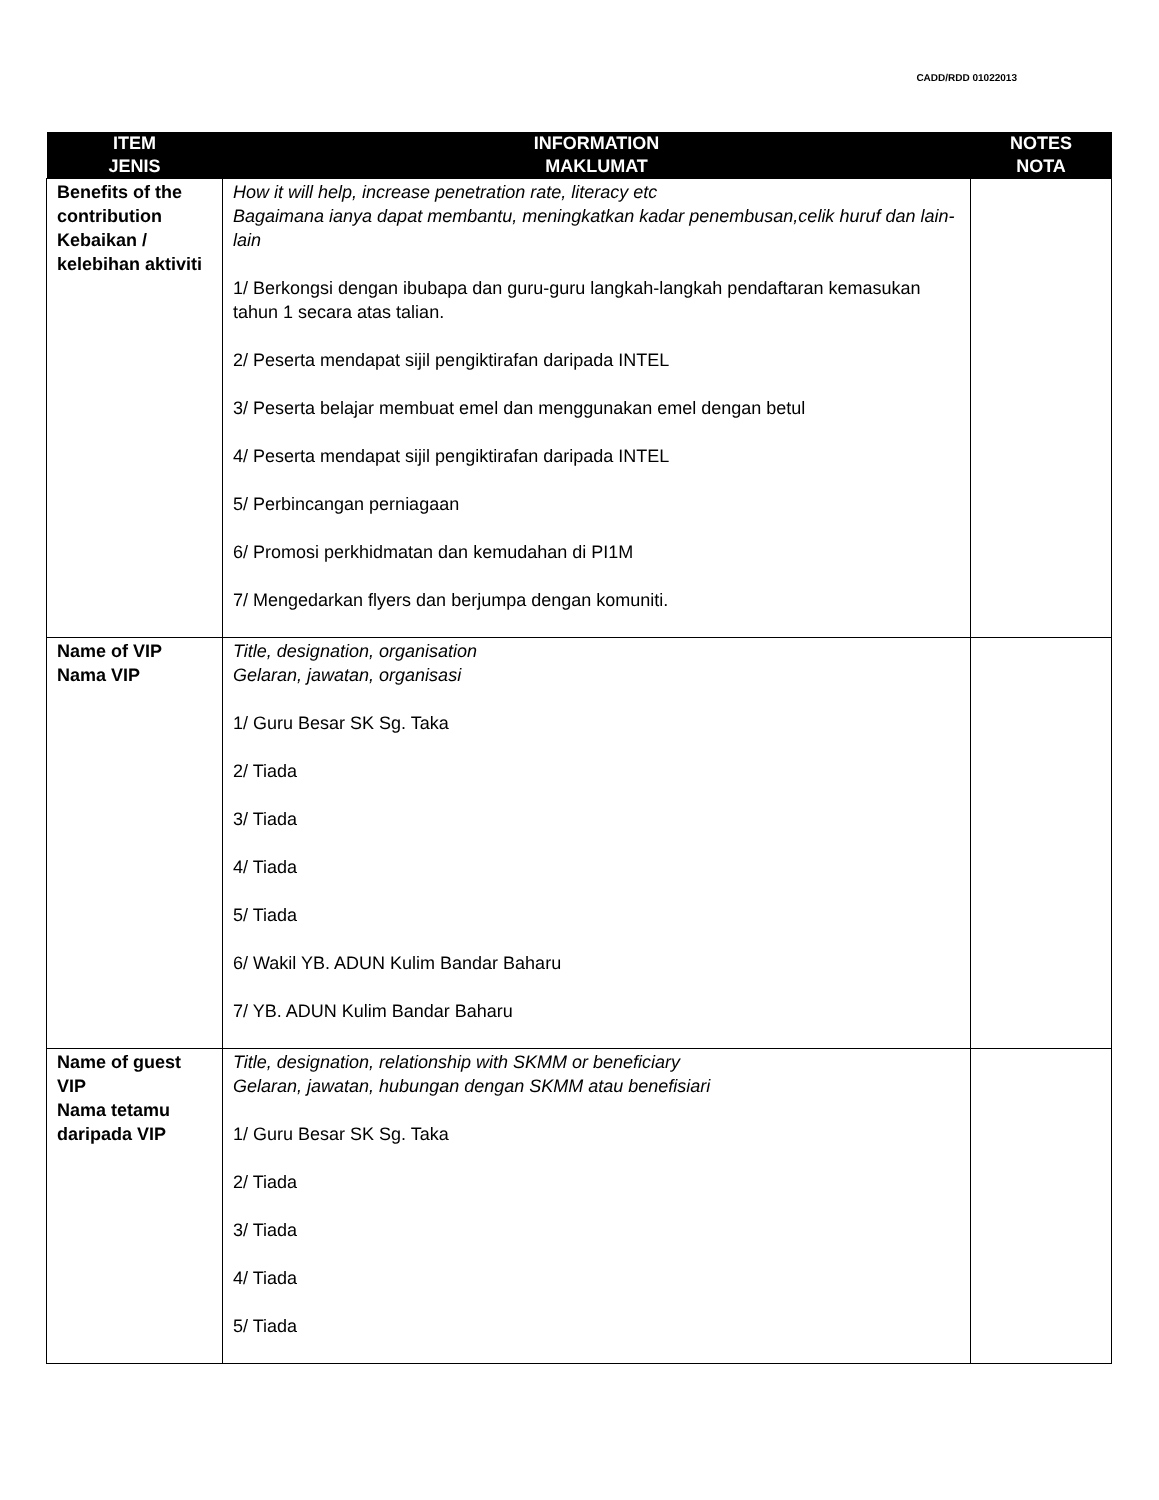CADD/RDD 01022013
| ITEM JENIS | INFORMATION MAKLUMAT | NOTES NOTA |
| --- | --- | --- |
| Benefits of the contribution Kebaikan / kelebihan aktiviti | How it will help, increase penetration rate, literacy etc Bagaimana ianya dapat membantu, meningkatkan kadar penembusan,celik huruf dan lain-lain 1/ Berkongsi dengan ibubapa dan guru-guru langkah-langkah pendaftaran kemasukan tahun 1 secara atas talian. 2/ Peserta mendapat sijil pengiktirafan daripada INTEL 3/ Peserta belajar membuat emel dan menggunakan emel dengan betul 4/ Peserta mendapat sijil pengiktirafan daripada INTEL 5/ Perbincangan perniagaan 6/ Promosi perkhidmatan dan kemudahan di PI1M 7/ Mengedarkan flyers dan berjumpa dengan komuniti. | |
| Name of VIP Nama VIP | Title, designation, organisation Gelaran, jawatan, organisasi 1/ Guru Besar SK Sg. Taka 2/ Tiada 3/ Tiada 4/ Tiada 5/ Tiada 6/ Wakil YB. ADUN Kulim Bandar Baharu 7/ YB. ADUN Kulim Bandar Baharu | |
| Name of guest VIP Nama tetamu daripada VIP | Title, designation, relationship with SKMM or beneficiary Gelaran, jawatan, hubungan dengan SKMM atau benefisiari 1/ Guru Besar SK Sg. Taka 2/ Tiada 3/ Tiada 4/ Tiada 5/ Tiada | |